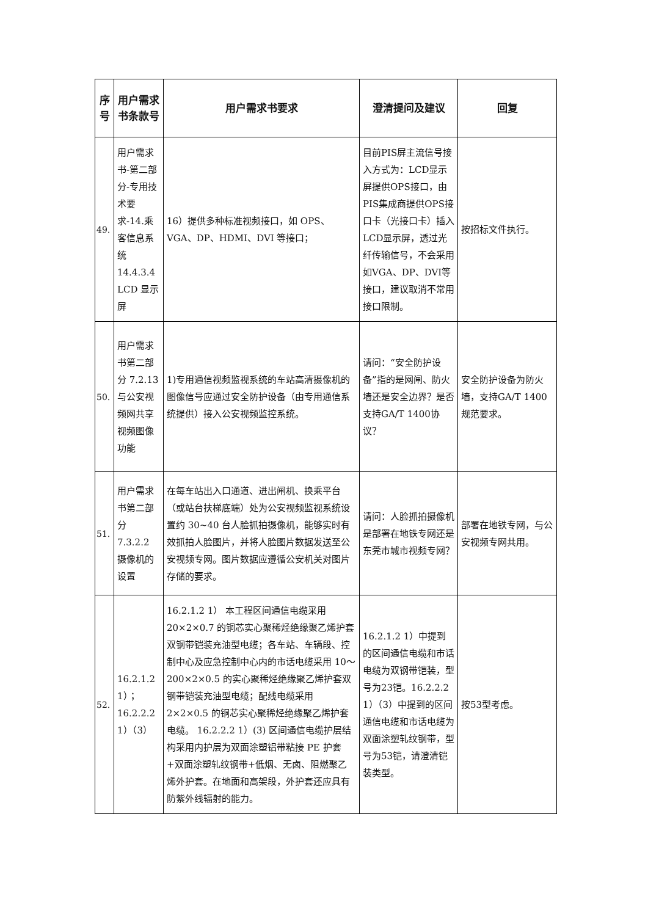| 序号 | 用户需求书条款号 | 用户需求书要求 | 澄清提问及建议 | 回复 |
| --- | --- | --- | --- | --- |
| 49. | 用户需求书-第二部分-专用技术要求-14.乘客信息系统 14.4.3.4 LCD 显示屏 | 16）提供多种标准视频接口，如 OPS、VGA、DP、HDMI、DVI 等接口； | 目前PIS屏主流信号接入方式为：LCD显示屏提供OPS接口，由PIS集成商提供OPS接口卡（光接口卡）插入LCD显示屏，透过光纤传输信号，不会采用如VGA、DP、DVI等接口，建议取消不常用接口限制。 | 按招标文件执行。 |
| 50. | 用户需求书第二部分 7.2.13 与公安视频网共享视频图像功能 | 1)专用通信视频监视系统的车站高清摄像机的图像信号应通过安全防护设备（由专用通信系统提供）接入公安视频监控系统。 | 请问：“安全防护设备”指的是网闸、防火墙还是安全边界？是否支持GA/T 1400协议？ | 安全防护设备为防火墙，支持GA/T 1400规范要求。 |
| 51. | 用户需求书第二部分 7.3.2.2 摄像机的设置 | 在每车站出入口通道、进出闸机、换乘平台（或站台扶梯底端）处为公安视频监视系统设置约 30~40 台人脸抓拍摄像机，能够实时有效抓拍人脸图片，并将人脸图片数据发送至公安视频专网。图片数据应遵循公安机关对图片存储的要求。 | 请问：人脸抓拍摄像机是部署在地铁专网还是东莞市城市视频专网？ | 部署在地铁专网，与公安视频专网共用。 |
| 52. | 16.2.1.2 1）；16.2.2.2 1）（3） | 16.2.1.2 1） 本工程区间通信电缆采用20×2×0.7 的铜芯实心聚稀烃绝缘聚乙烯护套双钢带铠装充油型电缆；各车站、车辆段、控制中心及应急控制中心内的市话电缆采用 10～200×2×0.5 的实心聚稀烃绝缘聚乙烯护套双钢带铠装充油型电缆；配线电缆采用 2×2×0.5 的铜芯实心聚稀烃绝缘聚乙烯护套电缆。 16.2.2.2 1）(3) 区间通信电缆护层结构采用内护层为双面涂塑铝带粘接 PE 护套+双面涂塑轧纹钢带+低烟、无卤、阻燃聚乙烯外护套。在地面和高架段，外护套还应具有防紫外线辐射的能力。 | 16.2.1.2 1）中提到的区间通信电缆和市话电缆为双钢带铠装，型号为23铠。16.2.2.2 1）（3）中提到的区间通信电缆和市话电缆为双面涂塑轧纹钢带，型号为53铠，请澄清铠装类型。 | 按53型考虑。 |